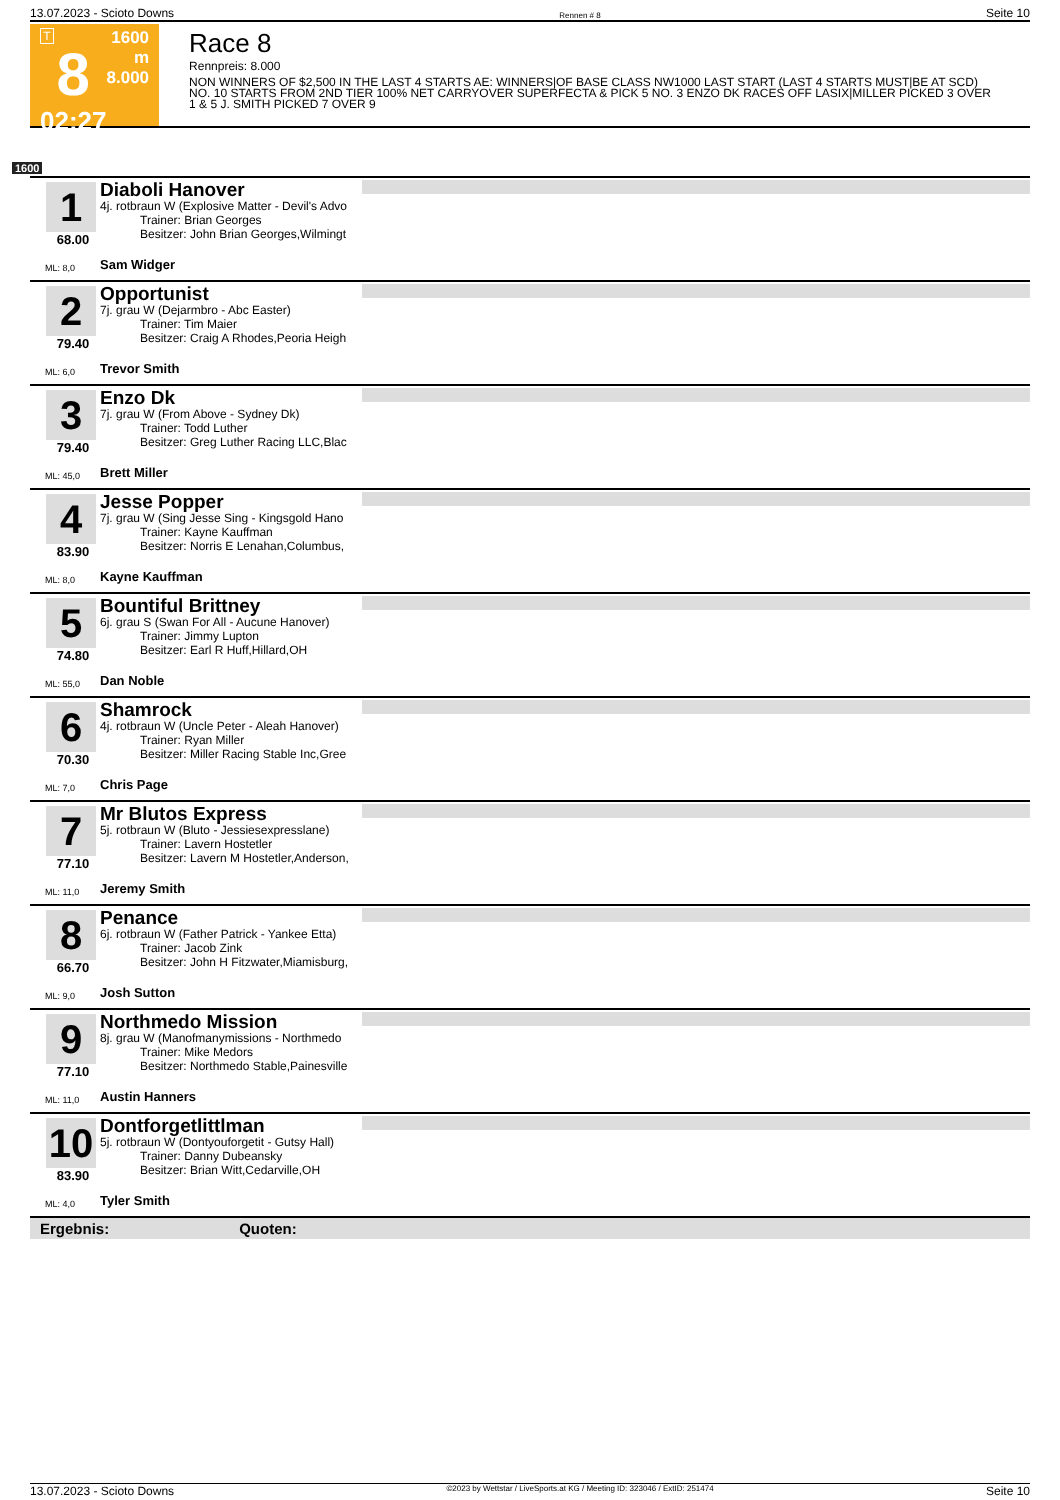13.07.2023 - Scioto Downs Rennen # 8 Seite 10
T
8
02:27
1600 m
8.000
Race 8
Rennpreis: 8.000
NON WINNERS OF $2,500 IN THE LAST 4 STARTS AE: WINNERS|OF BASE CLASS NW1000 LAST START (LAST 4 STARTS MUST|BE AT SCD) NO. 10 STARTS FROM 2ND TIER 100% NET CARRYOVER SUPERFECTA & PICK 5 NO. 3 ENZO DK RACES OFF LASIX|MILLER PICKED 3 OVER 1 & 5 J. SMITH PICKED 7 OVER 9
1600
1
68.00
ML: 8,0
Diaboli Hanover
4j. rotbraun W (Explosive Matter - Devil's Advo
Trainer: Brian Georges
Besitzer: John Brian Georges,Wilmingt
Sam Widger
2
79.40
ML: 6,0
Opportunist
7j. grau W (Dejarmbro - Abc Easter)
Trainer: Tim Maier
Besitzer: Craig A Rhodes,Peoria Heigh
Trevor Smith
3
79.40
ML: 45,0
Enzo Dk
7j. grau W (From Above - Sydney Dk)
Trainer: Todd Luther
Besitzer: Greg Luther Racing LLC,Blac
Brett Miller
4
83.90
ML: 8,0
Jesse Popper
7j. grau W (Sing Jesse Sing - Kingsgold Hano
Trainer: Kayne Kauffman
Besitzer: Norris E Lenahan,Columbus,
Kayne Kauffman
5
74.80
ML: 55,0
Bountiful Brittney
6j. grau S (Swan For All - Aucune Hanover)
Trainer: Jimmy Lupton
Besitzer: Earl R Huff,Hillard,OH
Dan Noble
6
70.30
ML: 7,0
Shamrock
4j. rotbraun W (Uncle Peter - Aleah Hanover)
Trainer: Ryan Miller
Besitzer: Miller Racing Stable Inc,Gree
Chris Page
7
77.10
ML: 11,0
Mr Blutos Express
5j. rotbraun W (Bluto - Jessiesexpresslane)
Trainer: Lavern Hostetler
Besitzer: Lavern M Hostetler,Anderson,
Jeremy Smith
8
66.70
ML: 9,0
Penance
6j. rotbraun W (Father Patrick - Yankee Etta)
Trainer: Jacob Zink
Besitzer: John H Fitzwater,Miamisburg,
Josh Sutton
9
77.10
ML: 11,0
Northmedo Mission
8j. grau W (Manofmanymissions - Northmedo
Trainer: Mike Medors
Besitzer: Northmedo Stable,Painesville
Austin Hanners
10
83.90
ML: 4,0
Dontforgetlittlman
5j. rotbraun W (Dontyouforgetit - Gutsy Hall)
Trainer: Danny Dubeansky
Besitzer: Brian Witt,Cedarville,OH
Tyler Smith
Ergebnis: Quoten:
13.07.2023 - Scioto Downs ©2023 by Wettstar / LiveSports.at KG / Meeting ID: 323046 / ExtID: 251474 Seite 10